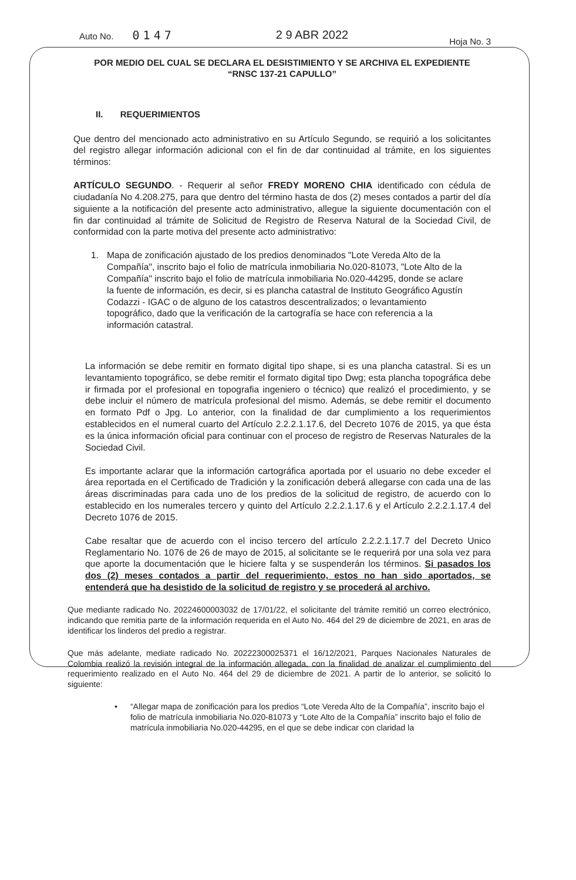Auto No. 0147 2 9 ABR 2022 Hoja No. 3
POR MEDIO DEL CUAL SE DECLARA EL DESISTIMIENTO Y SE ARCHIVA EL EXPEDIENTE
“RNSC 137-21 CAPULLO”
II. REQUERIMIENTOS
Que dentro del mencionado acto administrativo en su Artículo Segundo, se requirió a los solicitantes del registro allegar información adicional con el fin de dar continuidad al trámite, en los siguientes términos:
ARTÍCULO SEGUNDO. - Requerir al señor FREDY MORENO CHIA identificado con cédula de ciudadanía No 4.208.275, para que dentro del término hasta de dos (2) meses contados a partir del día siguiente a la notificación del presente acto administrativo, allegue la siguiente documentación con el fin dar continuidad al trámite de Solicitud de Registro de Reserva Natural de la Sociedad Civil, de conformidad con la parte motiva del presente acto administrativo:
1. Mapa de zonificación ajustado de los predios denominados "Lote Vereda Alto de la Compañía", inscrito bajo el folio de matrícula inmobiliaria No.020-81073, "Lote Alto de la Compañía" inscrito bajo el folio de matrícula inmobiliaria No.020-44295, donde se aclare la fuente de información, es decir, si es plancha catastral de Instituto Geográfico Agustín Codazzi - IGAC o de alguno de los catastros descentralizados; o levantamiento topográfico, dado que la verificación de la cartografía se hace con referencia a la información catastral.
La información se debe remitir en formato digital tipo shape, si es una plancha catastral. Si es un levantamiento topográfico, se debe remitir el formato digital tipo Dwg; esta plancha topográfica debe ir firmada por el profesional en topografia ingeniero o técnico) que realizó el procedimiento, y se debe incluir el número de matrícula profesional del mismo. Además, se debe remitir el documento en formato Pdf o Jpg. Lo anterior, con la finalidad de dar cumplimiento a los requerimientos establecidos en el numeral cuarto del Artículo 2.2.2.1.17.6, del Decreto 1076 de 2015, ya que ésta es la única información oficial para continuar con el proceso de registro de Reservas Naturales de la Sociedad Civil.
Es importante aclarar que la información cartográfica aportada por el usuario no debe exceder el área reportada en el Certificado de Tradición y la zonificación deberá allegarse con cada una de las áreas discriminadas para cada uno de los predios de la solicitud de registro, de acuerdo con lo establecido en los numerales tercero y quinto del Artículo 2.2.2.1.17.6 y el Artículo 2.2.2.1.17.4 del Decreto 1076 de 2015.
Cabe resaltar que de acuerdo con el inciso tercero del artículo 2.2.2.1.17.7 del Decreto Unico Reglamentario No. 1076 de 26 de mayo de 2015, al solicitante se le requerirá por una sola vez para que aporte la documentación que le hiciere falta y se suspenderán los términos. Si pasados los dos (2) meses contados a partir del requerimiento, estos no han sido aportados, se entenderá que ha desistido de la solicitud de registro y se procederá al archivo.
Que mediante radicado No. 20224600003032 de 17/01/22, el solicitante del trámite remitió un correo electrónico, indicando que remitia parte de la información requerida en el Auto No. 464 del 29 de diciembre de 2021, en aras de identificar los linderos del predio a registrar.
Que más adelante, mediate radicado No. 20222300025371 el 16/12/2021, Parques Nacionales Naturales de Colombia realizó la revisión integral de la información allegada, con la finalidad de analizar el cumplimiento del requerimiento realizado en el Auto No. 464 del 29 de diciembre de 2021. A partir de lo anterior, se solicitó lo siguiente:
• “Allegar mapa de zonificación para los predios “Lote Vereda Alto de la Compañía”, inscrito bajo el folio de matrícula inmobiliaria No.020-81073 y “Lote Alto de la Compañía” inscrito bajo el folio de matrícula inmobiliaria No.020-44295, en el que se debe indicar con claridad la